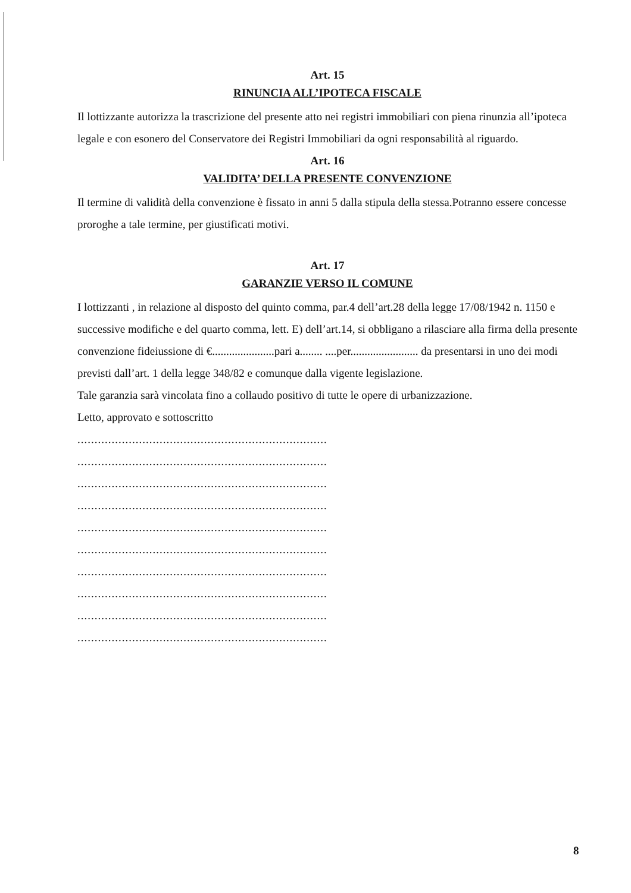Art. 15
RINUNCIA ALL’IPOTECA FISCALE
Il lottizzante autorizza la trascrizione del presente atto nei registri immobiliari con piena rinunzia all’ipoteca legale e con esonero del Conservatore dei Registri Immobiliari da ogni responsabilità al riguardo.
Art. 16
VALIDITA’ DELLA PRESENTE CONVENZIONE
Il termine di validità della convenzione è fissato in anni 5 dalla stipula della stessa.Potranno essere concesse proroghe a tale termine, per giustificati motivi.
Art. 17
GARANZIE VERSO IL COMUNE
I lottizzanti , in relazione al disposto del quinto comma, par.4 dell’art.28 della legge 17/08/1942 n. 1150 e successive modifiche e del quarto comma, lett. E) dell’art.14, si obbligano a rilasciare alla firma della presente convenzione fideiussione di €......................pari a........ ....per........................ da presentarsi in uno dei modi previsti dall’art. 1 della legge 348/82 e comunque dalla vigente legislazione.
Tale garanzia sarà vincolata fino a collaudo positivo di tutte le opere di urbanizzazione.
Letto, approvato e sottoscritto
.........................................................................
.........................................................................
.........................................................................
.........................................................................
.........................................................................
.........................................................................
.........................................................................
.........................................................................
.........................................................................
.........................................................................
8